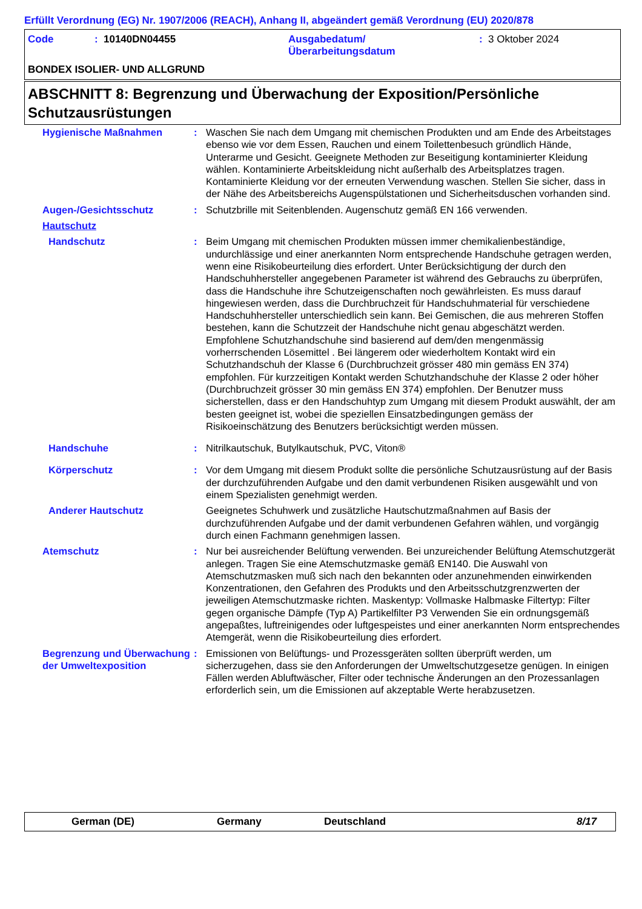Erfüllt Verordnung (EG) Nr. 1907/2006 (REACH), Anhang II, abgeändert gemäß Verordnung (EU) 2020/878
Code: 10140DN04455 Ausgabedatum/
Überarbeitungsdatum: 3 Oktober 2024
BONDEX ISOLIER- UND ALLGRUND
ABSCHNITT 8: Begrenzung und Überwachung der Exposition/Persönliche Schutzausrüstungen
| Hygienische Maßnahmen | : | Waschen Sie nach dem Umgang mit chemischen Produkten und am Ende des Arbeitstages ebenso wie vor dem Essen, Rauchen und einem Toilettenbesuch gründlich Hände, Unterarme und Gesicht. Geeignete Methoden zur Beseitigung kontaminierter Kleidung wählen. Kontaminierte Arbeitskleidung nicht außerhalb des Arbeitsplatzes tragen. Kontaminierte Kleidung vor der erneuten Verwendung waschen. Stellen Sie sicher, dass in der Nähe des Arbeitsbereichs Augenspülstationen und Sicherheitsduschen vorhanden sind. |
| Augen-/Gesichtsschutz | : | Schutzbrille mit Seitenblenden. Augenschutz gemäß EN 166 verwenden. |
| Hautschutz | | |
| Handschutz | : | Beim Umgang mit chemischen Produkten müssen immer chemikalienbeständige, undurchlässige und einer anerkannten Norm entsprechende Handschuhe getragen werden, wenn eine Risikobeurteilung dies erfordert. Unter Berücksichtigung der durch den Handschuhhersteller angegebenen Parameter ist während des Gebrauchs zu überprüfen, dass die Handschuhe ihre Schutzeigenschaften noch gewährleisten. Es muss darauf hingewiesen werden, dass die Durchbruchzeit für Handschuhmaterial für verschiedene Handschuhhersteller unterschiedlich sein kann. Bei Gemischen, die aus mehreren Stoffen bestehen, kann die Schutzzeit der Handschuhe nicht genau abgeschätzt werden. Empfohlene Schutzhandschuhe sind basierend auf dem/den mengenmässig vorherrschenden Lösemittel . Bei längerem oder wiederholtem Kontakt wird ein Schutzhandschuh der Klasse 6 (Durchbruchzeit grösser 480 min gemäss EN 374) empfohlen. Für kurzzeitigen Kontakt werden Schutzhandschuhe der Klasse 2 oder höher (Durchbruchzeit grösser 30 min gemäss EN 374) empfohlen. Der Benutzer muss sicherstellen, dass er den Handschuhtyp zum Umgang mit diesem Produkt auswählt, der am besten geeignet ist, wobei die speziellen Einsatzbedingungen gemäss der Risikoeinschätzung des Benutzers berücksichtigt werden müssen. |
| Handschuhe | : | Nitrilkautschuk, Butylkautschuk, PVC, Viton® |
| Körperschutz | : | Vor dem Umgang mit diesem Produkt sollte die persönliche Schutzausrüstung auf der Basis der durchzuführenden Aufgabe und den damit verbundenen Risiken ausgewählt und von einem Spezialisten genehmigt werden. |
| Anderer Hautschutz | | Geeignetes Schuhwerk und zusätzliche Hautschutzmaßnahmen auf Basis der durchzuführenden Aufgabe und der damit verbundenen Gefahren wählen, und vorgängig durch einen Fachmann genehmigen lassen. |
| Atemschutz | : | Nur bei ausreichender Belüftung verwenden. Bei unzureichender Belüftung Atemschutzgerät anlegen. Tragen Sie eine Atemschutzmaske gemäß EN140. Die Auswahl von Atemschutzmasken muß sich nach den bekannten oder anzunehmenden einwirkenden Konzentrationen, den Gefahren des Produkts und den Arbeitsschutzgrenzwerten der jeweiligen Atemschutzmaske richten. Maskentyp: Vollmaske Halbmaske Filtertyp: Filter gegen organische Dämpfe (Typ A) Partikelfilter P3 Verwenden Sie ein ordnungsgemäß angepaßtes, luftreinigendes oder luftgespeistes und einer anerkannten Norm entsprechendes Atemgerät, wenn die Risikobeurteilung dies erfordert. |
| Begrenzung und Überwachung der Umweltexposition | : | Emissionen von Belüftungs- und Prozessgeräten sollten überprüft werden, um sicherzugehen, dass sie den Anforderungen der Umweltschutzgesetze genügen. In einigen Fällen werden Abluftwäscher, Filter oder technische Änderungen an den Prozessanlagen erforderlich sein, um die Emissionen auf akzeptable Werte herabzusetzen. |
German (DE) Germany Deutschland 8/17